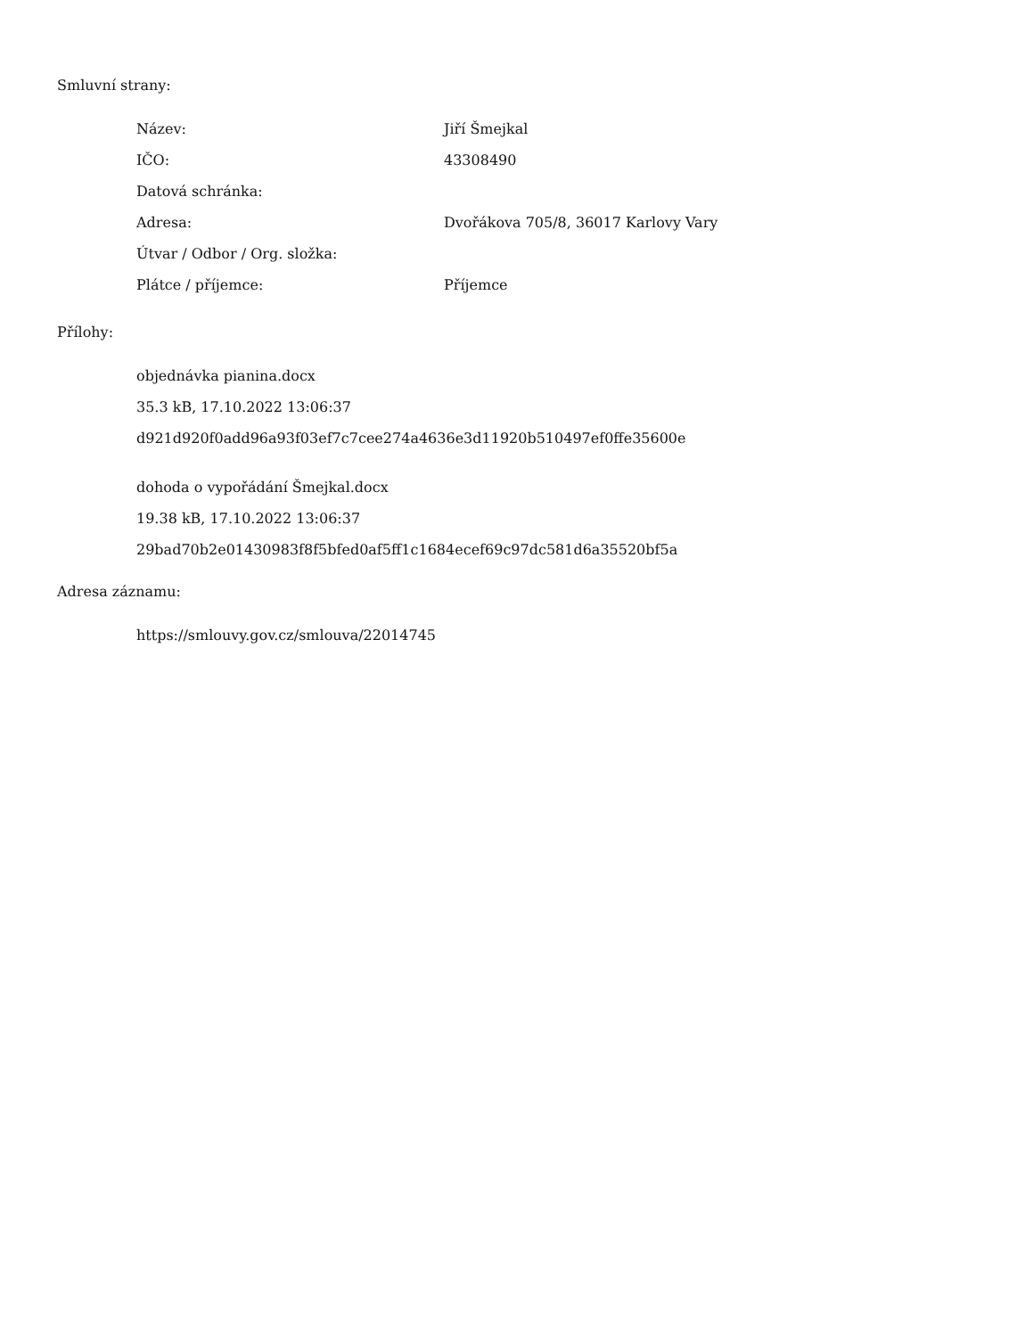Smluvní strany:
| Název: | Jiří Šmejkal |
| IČO: | 43308490 |
| Datová schránka: | |
| Adresa: | Dvořákova 705/8, 36017 Karlovy Vary |
| Útvar / Odbor / Org. složka: | |
| Plátce / příjemce: | Příjemce |
Přílohy:
objednávka pianina.docx
35.3 kB, 17.10.2022 13:06:37
d921d920f0add96a93f03ef7c7cee274a4636e3d11920b510497ef0ffe35600e
dohoda o vypořádání Šmejkal.docx
19.38 kB, 17.10.2022 13:06:37
29bad70b2e01430983f8f5bfed0af5ff1c1684ecef69c97dc581d6a35520bf5a
Adresa záznamu:
https://smlouvy.gov.cz/smlouva/22014745